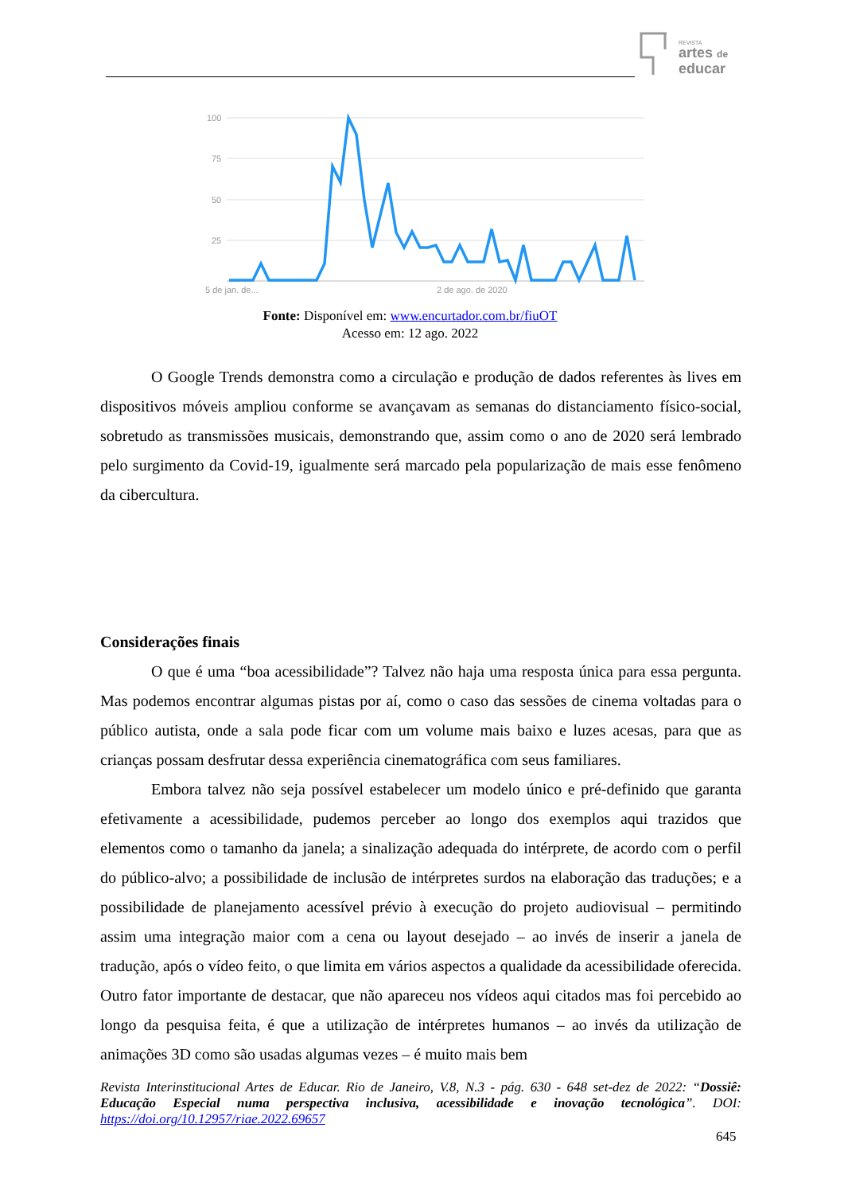REVISTA
artes de
educar
100
75
50
25
5 de jan. de...
2 de ago. de 2020
Fonte: Disponível em: www.encurtador.com.br/fiuOT
Acesso em: 12 ago. 2022
O Google Trends demonstra como a circulação e produção de dados referentes às lives em dispositivos móveis ampliou conforme se avançavam as semanas do distanciamento físico-social, sobretudo as transmissões musicais, demonstrando que, assim como o ano de 2020 será lembrado pelo surgimento da Covid-19, igualmente será marcado pela popularização de mais esse fenômeno da cibercultura.
Considerações finais
O que é uma “boa acessibilidade”? Talvez não haja uma resposta única para essa pergunta. Mas podemos encontrar algumas pistas por aí, como o caso das sessões de cinema voltadas para o público autista, onde a sala pode ficar com um volume mais baixo e luzes acesas, para que as crianças possam desfrutar dessa experiência cinematográfica com seus familiares.
Embora talvez não seja possível estabelecer um modelo único e pré-definido que garanta efetivamente a acessibilidade, pudemos perceber ao longo dos exemplos aqui trazidos que elementos como o tamanho da janela; a sinalização adequada do intérprete, de acordo com o perfil do público-alvo; a possibilidade de inclusão de intérpretes surdos na elaboração das traduções; e a possibilidade de planejamento acessível prévio à execução do projeto audiovisual – permitindo assim uma integração maior com a cena ou layout desejado – ao invés de inserir a janela de tradução, após o vídeo feito, o que limita em vários aspectos a qualidade da acessibilidade oferecida. Outro fator importante de destacar, que não apareceu nos vídeos aqui citados mas foi percebido ao longo da pesquisa feita, é que a utilização de intérpretes humanos – ao invés da utilização de animações 3D como são usadas algumas vezes – é muito mais bem
Revista Interinstitucional Artes de Educar. Rio de Janeiro, V.8, N.3 - pág. 630 - 648 set-dez de 2022: “Dossiê: Educação Especial numa perspectiva inclusiva, acessibilidade e inovação tecnológica”. DOI: https://doi.org/10.12957/riae.2022.69657
645